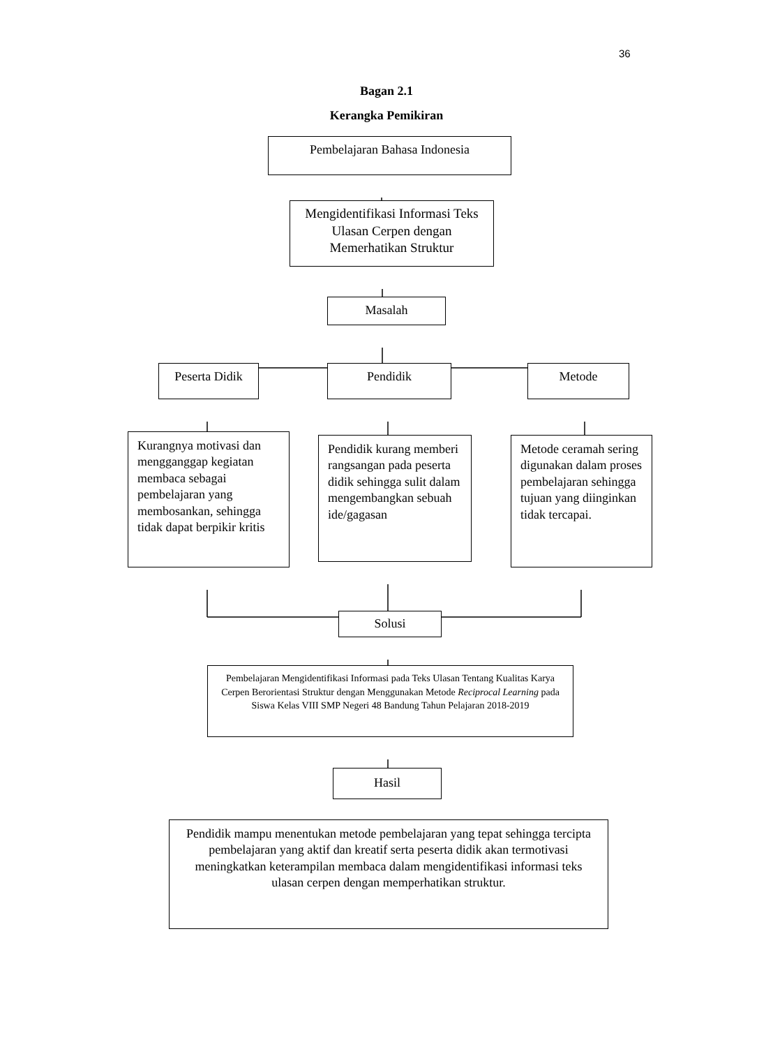36
Bagan 2.1
Kerangka Pemikiran
Pembelajaran Bahasa Indonesia
Mengidentifikasi Informasi Teks Ulasan Cerpen dengan Memerhatikan Struktur
Masalah
Peserta Didik Pendidik Metode
Kurangnya motivasi dan mengganggap kegiatan membaca sebagai pembelajaran yang membosankan, sehingga tidak dapat berpikir kritis
Pendidik kurang memberi rangsangan pada peserta didik sehingga sulit dalam mengembangkan sebuah ide/gagasan
Metode ceramah sering digunakan dalam proses pembelajaran sehingga tujuan yang diinginkan tidak tercapai.
Solusi
Pembelajaran Mengidentifikasi Informasi pada Teks Ulasan Tentang Kualitas Karya Cerpen Berorientasi Struktur dengan Menggunakan Metode Reciprocal Learning pada Siswa Kelas VIII SMP Negeri 48 Bandung Tahun Pelajaran 2018-2019
Hasil
Pendidik mampu menentukan metode pembelajaran yang tepat sehingga tercipta pembelajaran yang aktif dan kreatif serta peserta didik akan termotivasi meningkatkan keterampilan membaca dalam mengidentifikasi informasi teks ulasan cerpen dengan memperhatikan struktur.